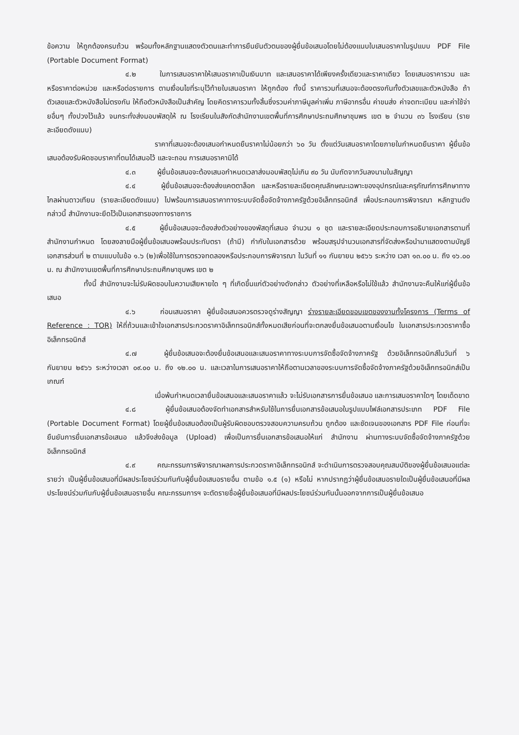ข้อความ ให้ถูกต้องครบถ้วน พร้อมทั้งหลักฐานแสดงตัวตนและทำการยืนยันตัวตนของผู้ยื่นข้อเสนอโดยไม่ต้องแนบใบเสนอราคาในรูปแบบ PDF File (Portable Document Format)
๔.๒ ในการเสนอราคาให้เสนอราคาเป็นเงินบาท และเสนอราคาได้เพียงครั้งเดียวและราคาเดียว โดยเสนอราคารวม และหรือราคาต่อหน่วย และหรือต่อรายการ ตามเงื่อนไขที่ระบุไว้ท้ายใบเสนอราคา ให้ถูกต้อง ทั้งนี้ ราคารวมที่เสนอจะต้องตรงกันทั้งตัวเลขและตัวหนังสือ ถ้าตัวเลขและตัวหนังสือไม่ตรงกัน ให้ถือตัวหนังสือเป็นสำคัญ โดยคิดราคารวมทั้งสิ้นซึ่งรวมค่าภาษีมูลค่าเพิ่ม ภาษีอากรอื่น ค่าขนส่ง ค่าจดทะเบียน และค่าใช้จ่ายอื่นๆ ทั้งปวงไว้แล้ว จนกระทั่งส่งมอบพัสดุให้ ณ โรงเรียนในสังกัดสำนักงานเขตพื้นที่การศึกษาประถมศึกษาชุมพร เขต ๒ จำนวน ๓๖ โรงเรียน (รายละเอียดดังแนบ)
ราคาที่เสนอจะต้องเสนอกำหนดยืนราคาไม่น้อยกว่า ๖๐ วัน ตั้งแต่วันเสนอราคาโดยภายในกำหนดยืนราคา ผู้ยื่นข้อเสนอต้องรับผิดชอบราคาที่ตนได้เสนอไว้ และจะถอน การเสนอราคามิได้
๔.๓ ผู้ยื่นข้อเสนอจะต้องเสนอกำหนดเวลาส่งมอบพัสดุไม่เกิน ๙๐ วัน นับถัดจากวันลงนามในสัญญา
๔.๔ ผู้ยื่นข้อเสนอจะต้องส่งแคตตาล็อก และหรือรายละเอียดคุณลักษณะเฉพาะของอุปกรณ์และครุภัณฑ์การศึกษาทางไกลผ่านดาวเทียม (รายละเอียดดังแนบ) ไปพร้อมการเสนอราคาทางระบบจัดซื้อจัดจ้างภาครัฐด้วยอิเล็กทรอนิกส์ เพื่อประกอบการพิจารณา หลักฐานดังกล่าวนี้ สำนักงานจะยึดไว้เป็นเอกสารของทางราชการ
๔.๕ ผู้ยื่นข้อเสนอจะต้องส่งตัวอย่างของพัสดุที่เสนอ จำนวน ๑ ชุด และรายละเอียดประกอบการอธิบายเอกสารตามที่สำนักงานกำหนด โดยลงลายมือผู้ยื่นข้อเสนอพร้อมประทับตรา (ถ้ามี) กำกับในเอกสารด้วย พร้อมสรุปจำนวนเอกสารที่จัดส่งหรือนำมาแสดงตามบัญชีเอกสารส่วนที่ ๒ ตามแบบในข้อ ๑.๖ (๒)เพื่อใช้ในการตรวจทดลองหรือประกอบการพิจารณา ในวันที่ ๑๑ กันยายน ๒๕๖๖ ระหว่าง เวลา ๑๓.๐๐ น. ถึง ๑๖.๐๐ น. ณ สำนักงานเขตพื้นที่การศึกษาประถมศึกษาชุมพร เขต ๒
ทั้งนี้ สำนักงานจะไม่รับผิดชอบในความเสียหายใด ๆ ที่เกิดขึ้นแก่ตัวอย่างดังกล่าว ตัวอย่างที่เหลือหรือไม่ใช้แล้ว สำนักงานจะคืนให้แก่ผู้ยื่นข้อเสนอ
๔.๖ ก่อนเสนอราคา ผู้ยื่นข้อเสนอควรตรวจดูร่างสัญญา ร่างรายละเอียดขอบเขตของงานทั้งโครงการ (Terms of Reference : TOR) ให้ถี่ถ้วนและเข้าใจเอกสารประกวดราคาอิเล็กทรอนิกส์ทั้งหมดเสียก่อนที่จะตกลงยื่นข้อเสนอตามเงื่อนไข ในเอกสารประกวดราคาซื้ออิเล็กทรอนิกส์
๔.๗ ผู้ยื่นข้อเสนอจะต้องยื่นข้อเสนอและเสนอราคาทางระบบการจัดซื้อจัดจ้างภาครัฐ ด้วยอิเล็กทรอนิกส์ในวันที่ ๖ กันยายน ๒๕๖๖ ระหว่างเวลา ๐๙.๐๐ น. ถึง ๑๒.๐๐ น. และเวลาในการเสนอราคาให้ถือตามเวลาของระบบการจัดซื้อจัดจ้างภาครัฐด้วยอิเล็กทรอนิกส์เป็นเกณฑ์
เมื่อพ้นกำหนดเวลายื่นข้อเสนอและเสนอราคาแล้ว จะไม่รับเอกสารการยื่นข้อเสนอ และการเสนอราคาใดๆ โดยเด็ดขาด
๔.๘ ผู้ยื่นข้อเสนอต้องจัดทำเอกสารสำหรับใช้ในการยื่นเอกสารข้อเสนอในรูปแบบไฟล์เอกสารประเภท PDF File (Portable Document Format) โดยผู้ยื่นข้อเสนอต้องเป็นผู้รับผิดชอบตรวจสอบความครบถ้วน ถูกต้อง และชัดเจนของเอกสาร PDF File ก่อนที่จะยืนยันการยื่นเอกสารข้อเสนอ แล้วจึงส่งข้อมูล (Upload) เพื่อเป็นการยื่นเอกสารข้อเสนอให้แก่ สำนักงาน ผ่านทางระบบจัดซื้อจัดจ้างภาครัฐด้วยอิเล็กทรอนิกส์
๔.๙ คณะกรรมการพิจารณาผลการประกวดราคาอิเล็กทรอนิกส์ จะดำเนินการตรวจสอบคุณสมบัติของผู้ยื่นข้อเสนอแต่ละรายว่า เป็นผู้ยื่นข้อเสนอที่มีผลประโยชน์ร่วมกันกับผู้ยื่นข้อเสนอรายอื่น ตามข้อ ๑.๕ (๑) หรือไม่ หากปรากฏว่าผู้ยื่นข้อเสนอรายใดเป็นผู้ยื่นข้อเสนอที่มีผลประโยชน์ร่วมกันกับผู้ยื่นข้อเสนอรายอื่น คณะกรรมการฯ จะตัดรายชื่อผู้ยื่นข้อเสนอที่มีผลประโยชน์ร่วมกันนั้นออกจากการเป็นผู้ยื่นข้อเสนอ